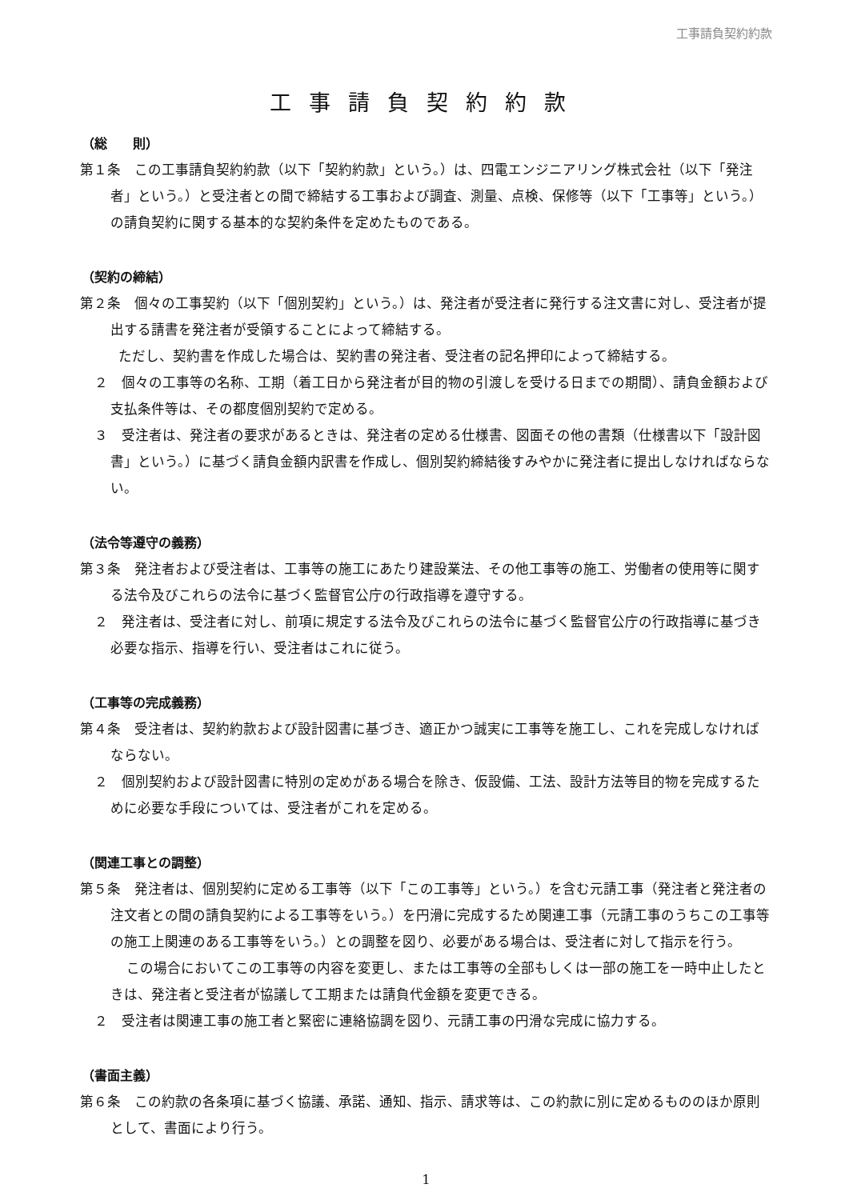工事請負契約約款
工事請負契約約款
（総　　則）
第１条　この工事請負契約約款（以下「契約約款」という。）は、四電エンジニアリング株式会社（以下「発注者」という。）と受注者との間で締結する工事および調査、測量、点検、保修等（以下「工事等」という。）の請負契約に関する基本的な契約条件を定めたものである。
（契約の締結）
第２条　個々の工事契約（以下「個別契約」という。）は、発注者が受注者に発行する注文書に対し、受注者が提出する請書を発注者が受領することによって締結する。
ただし、契約書を作成した場合は、契約書の発注者、受注者の記名押印によって締結する。
２　個々の工事等の名称、工期（着工日から発注者が目的物の引渡しを受ける日までの期間）、請負金額および支払条件等は、その都度個別契約で定める。
３　受注者は、発注者の要求があるときは、発注者の定める仕様書、図面その他の書類（仕様書以下「設計図書」という。）に基づく請負金額内訳書を作成し、個別契約締結後すみやかに発注者に提出しなければならない。
（法令等遵守の義務）
第３条　発注者および受注者は、工事等の施工にあたり建設業法、その他工事等の施工、労働者の使用等に関する法令及びこれらの法令に基づく監督官公庁の行政指導を遵守する。
２　発注者は、受注者に対し、前項に規定する法令及びこれらの法令に基づく監督官公庁の行政指導に基づき必要な指示、指導を行い、受注者はこれに従う。
（工事等の完成義務）
第４条　受注者は、契約約款および設計図書に基づき、適正かつ誠実に工事等を施工し、これを完成しなければならない。
２　個別契約および設計図書に特別の定めがある場合を除き、仮設備、工法、設計方法等目的物を完成するために必要な手段については、受注者がこれを定める。
（関連工事との調整）
第５条　発注者は、個別契約に定める工事等（以下「この工事等」という。）を含む元請工事（発注者と発注者の注文者との間の請負契約による工事等をいう。）を円滑に完成するため関連工事（元請工事のうちこの工事等の施工上関連のある工事等をいう。）との調整を図り、必要がある場合は、受注者に対して指示を行う。
この場合においてこの工事等の内容を変更し、または工事等の全部もしくは一部の施工を一時中止したときは、発注者と受注者が協議して工期または請負代金額を変更できる。
２　受注者は関連工事の施工者と緊密に連絡協調を図り、元請工事の円滑な完成に協力する。
（書面主義）
第６条　この約款の各条項に基づく協議、承諾、通知、指示、請求等は、この約款に別に定めるもののほか原則として、書面により行う。
1